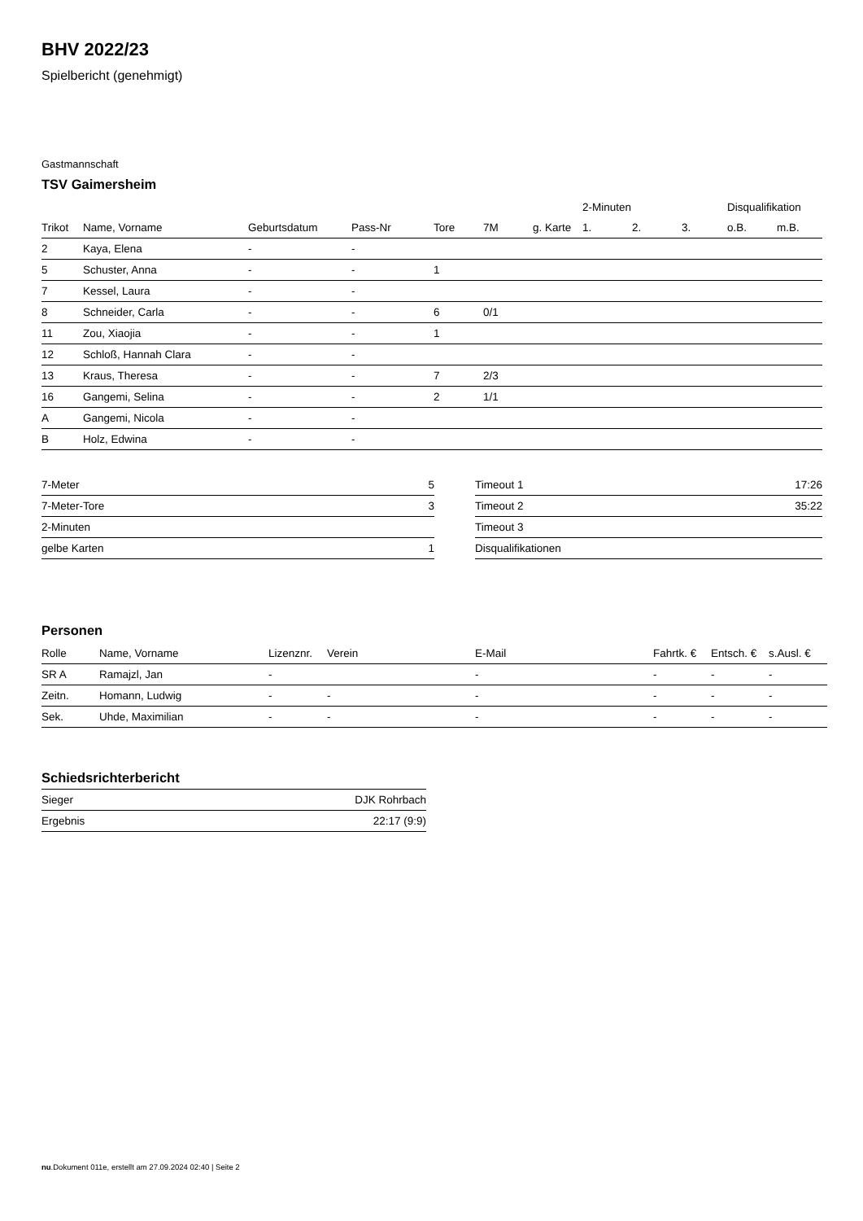BHV 2022/23
Spielbericht (genehmigt)
Gastmannschaft
TSV Gaimersheim
| | | | | | | | 2-Minuten | | | Disqualifikation | |
| --- | --- | --- | --- | --- | --- | --- | --- | --- | --- | --- | --- |
| Trikot | Name, Vorname | Geburtsdatum | Pass-Nr | Tore | 7M | g. Karte | 1. | 2. | 3. | o.B. | m.B. |
| 2 | Kaya, Elena | - | - | | | | | | | | |
| 5 | Schuster, Anna | - | - | 1 | | | | | | | |
| 7 | Kessel, Laura | - | - | | | | | | | | |
| 8 | Schneider, Carla | - | - | 6 | 0/1 | | | | | | |
| 11 | Zou, Xiaojia | - | - | 1 | | | | | | | |
| 12 | Schloß, Hannah Clara | - | - | | | | | | | | |
| 13 | Kraus, Theresa | - | - | 7 | 2/3 | | | | | | |
| 16 | Gangemi, Selina | - | - | 2 | 1/1 | | | | | | |
| A | Gangemi, Nicola | - | - | | | | | | | | |
| B | Holz, Edwina | - | - | | | | | | | | |
| 7-Meter | 5 |
| 7-Meter-Tore | 3 |
| 2-Minuten | |
| gelbe Karten | 1 |
| Timeout 1 | 17:26 |
| Timeout 2 | 35:22 |
| Timeout 3 | |
| Disqualifikationen | |
Personen
| Rolle | Name, Vorname | Lizenznr. | Verein | E-Mail | Fahrtk. € | Entsch. € | s.Ausl. € |
| --- | --- | --- | --- | --- | --- | --- | --- |
| SR A | Ramajzl, Jan | - | | - | - | - | - |
| Zeitn. | Homann, Ludwig | - | - | - | - | - | - |
| Sek. | Uhde, Maximilian | - | - | - | - | - | - |
Schiedsrichterbericht
| Sieger | DJK Rohrbach |
| Ergebnis | 22:17 (9:9) |
nu.Dokument 011e, erstellt am 27.09.2024 02:40 | Seite 2